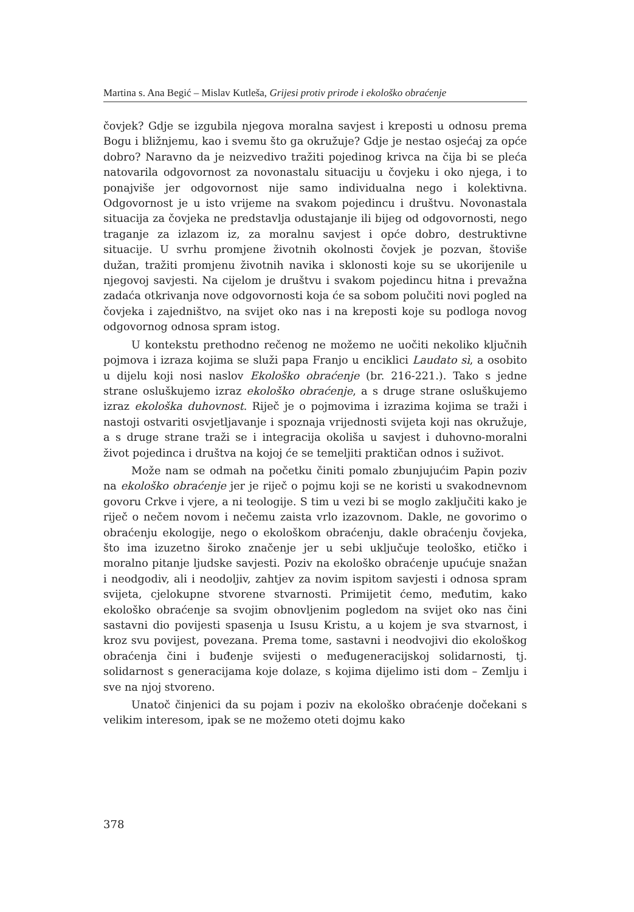Martina s. Ana Begić – Mislav Kutleša, Grijesi protiv prirode i ekološko obraćenje
čovjek? Gdje se izgubila njegova moralna savjest i kreposti u odnosu prema Bogu i bližnjemu, kao i svemu što ga okružuje? Gdje je nestao osjećaj za opće dobro? Naravno da je neizvedivo tražiti pojedinog krivca na čija bi se pleća natovarila odgovornost za novonastalu situaciju u čovjeku i oko njega, i to ponajviše jer odgovornost nije samo individualna nego i kolektivna. Odgovornost je u isto vrijeme na svakom pojedincu i društvu. Novonastala situacija za čovjeka ne predstavlja odustajanje ili bijeg od odgovornosti, nego traganje za izlazom iz, za moralnu savjest i opće dobro, destruktivne situacije. U svrhu promjene životnih okolnosti čovjek je pozvan, štoviše dužan, tražiti promjenu životnih navika i sklonosti koje su se ukorijenile u njegovoj savjesti. Na cijelom je društvu i svakom pojedincu hitna i prevažna zadaća otkrivanja nove odgovornosti koja će sa sobom polučiti novi pogled na čovjeka i zajedništvo, na svijet oko nas i na kreposti koje su podloga novog odgovornog odnosa spram istog.
U kontekstu prethodno rečenog ne možemo ne uočiti nekoliko ključnih pojmova i izraza kojima se služi papa Franjo u enciklici Laudato sì, a osobito u dijelu koji nosi naslov Ekološko obraćenje (br. 216-221.). Tako s jedne strane osluškujemo izraz ekološko obraćenje, a s druge strane osluškujemo izraz ekološka duhovnost. Riječ je o pojmovima i izrazima kojima se traži i nastoji ostvariti osvjetljavanje i spoznaja vrijednosti svijeta koji nas okružuje, a s druge strane traži se i integracija okoliša u savjest i duhovno-moralni život pojedinca i društva na kojoj će se temeljiti praktičan odnos i suživot.
Može nam se odmah na početku činiti pomalo zbunjujućim Papin poziv na ekološko obraćenje jer je riječ o pojmu koji se ne koristi u svakodnevnom govoru Crkve i vjere, a ni teologije. S tim u vezi bi se moglo zaključiti kako je riječ o nečem novom i nečemu zaista vrlo izazovnom. Dakle, ne govorimo o obraćenju ekologije, nego o ekološkom obraćenju, dakle obraćenju čovjeka, što ima izuzetno široko značenje jer u sebi uključuje teološko, etičko i moralno pitanje ljudske savjesti. Poziv na ekološko obraćenje upućuje snažan i neodgodiv, ali i neodoljiv, zahtjev za novim ispitom savjesti i odnosa spram svijeta, cjelokupne stvorene stvarnosti. Primijetit ćemo, međutim, kako ekološko obraćenje sa svojim obnovljenim pogledom na svijet oko nas čini sastavni dio povijesti spasenja u Isusu Kristu, a u kojem je sva stvarnost, i kroz svu povijest, povezana. Prema tome, sastavni i neodvojivi dio ekološkog obraćenja čini i buđenje svijesti o međugeneracijskoj solidarnosti, tj. solidarnost s generacijama koje dolaze, s kojima dijelimo isti dom – Zemlju i sve na njoj stvoreno.
Unatoč činjenici da su pojam i poziv na ekološko obraćenje dočekani s velikim interesom, ipak se ne možemo oteti dojmu kako
378